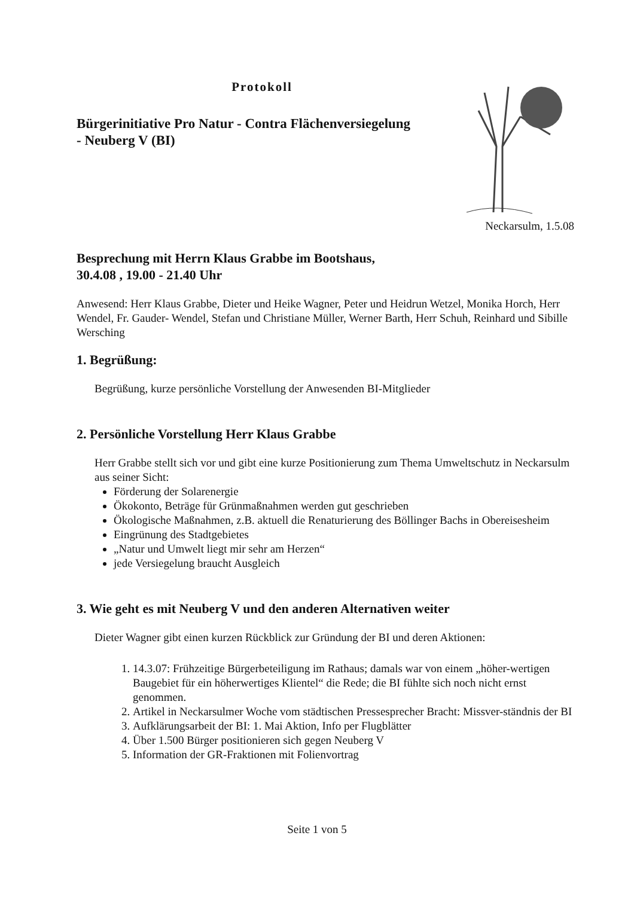Protokoll
Bürgerinitiative Pro Natur - Contra Flächenversiegelung
- Neuberg V (BI)
Neckarsulm, 1.5.08
Besprechung mit Herrn Klaus Grabbe im Bootshaus,
30.4.08 , 19.00 - 21.40 Uhr
Anwesend: Herr Klaus Grabbe, Dieter und Heike Wagner, Peter und Heidrun Wetzel, Monika Horch, Herr Wendel, Fr. Gauder- Wendel, Stefan und Christiane Müller, Werner Barth, Herr Schuh, Reinhard und Sibille Wersching
1. Begrüßung:
Begrüßung, kurze persönliche Vorstellung der Anwesenden BI-Mitglieder
2. Persönliche Vorstellung Herr Klaus Grabbe
Herr Grabbe stellt sich vor und gibt eine kurze Positionierung zum Thema Umweltschutz in Neckarsulm aus seiner Sicht:
Förderung der Solarenergie
Ökokonto, Beträge für Grünmaßnahmen werden gut geschrieben
Ökologische Maßnahmen, z.B. aktuell die Renaturierung des Böllinger Bachs in Obereisesheim
Eingrünung des Stadtgebietes
„Natur und Umwelt liegt mir sehr am Herzen“
jede Versiegelung braucht Ausgleich
3. Wie geht es mit Neuberg V und den anderen Alternativen weiter
Dieter Wagner gibt einen kurzen Rückblick zur Gründung der BI und deren Aktionen:
1. 14.3.07: Frühzeitige Bürgerbeteiligung im Rathaus; damals war von einem „höher-wertigen Baugebiet für ein höherwertiges Klientel“ die Rede; die BI fühlte sich noch nicht ernst genommen.
2. Artikel in Neckarsulmer Woche vom städtischen Pressesprecher Bracht: Missver-ständnis der BI
3. Aufklärungsarbeit der BI: 1. Mai Aktion, Info per Flugblätter
4. Über 1.500 Bürger positionieren sich gegen Neuberg V
5. Information der GR-Fraktionen mit Folienvortrag
Seite 1 von 5